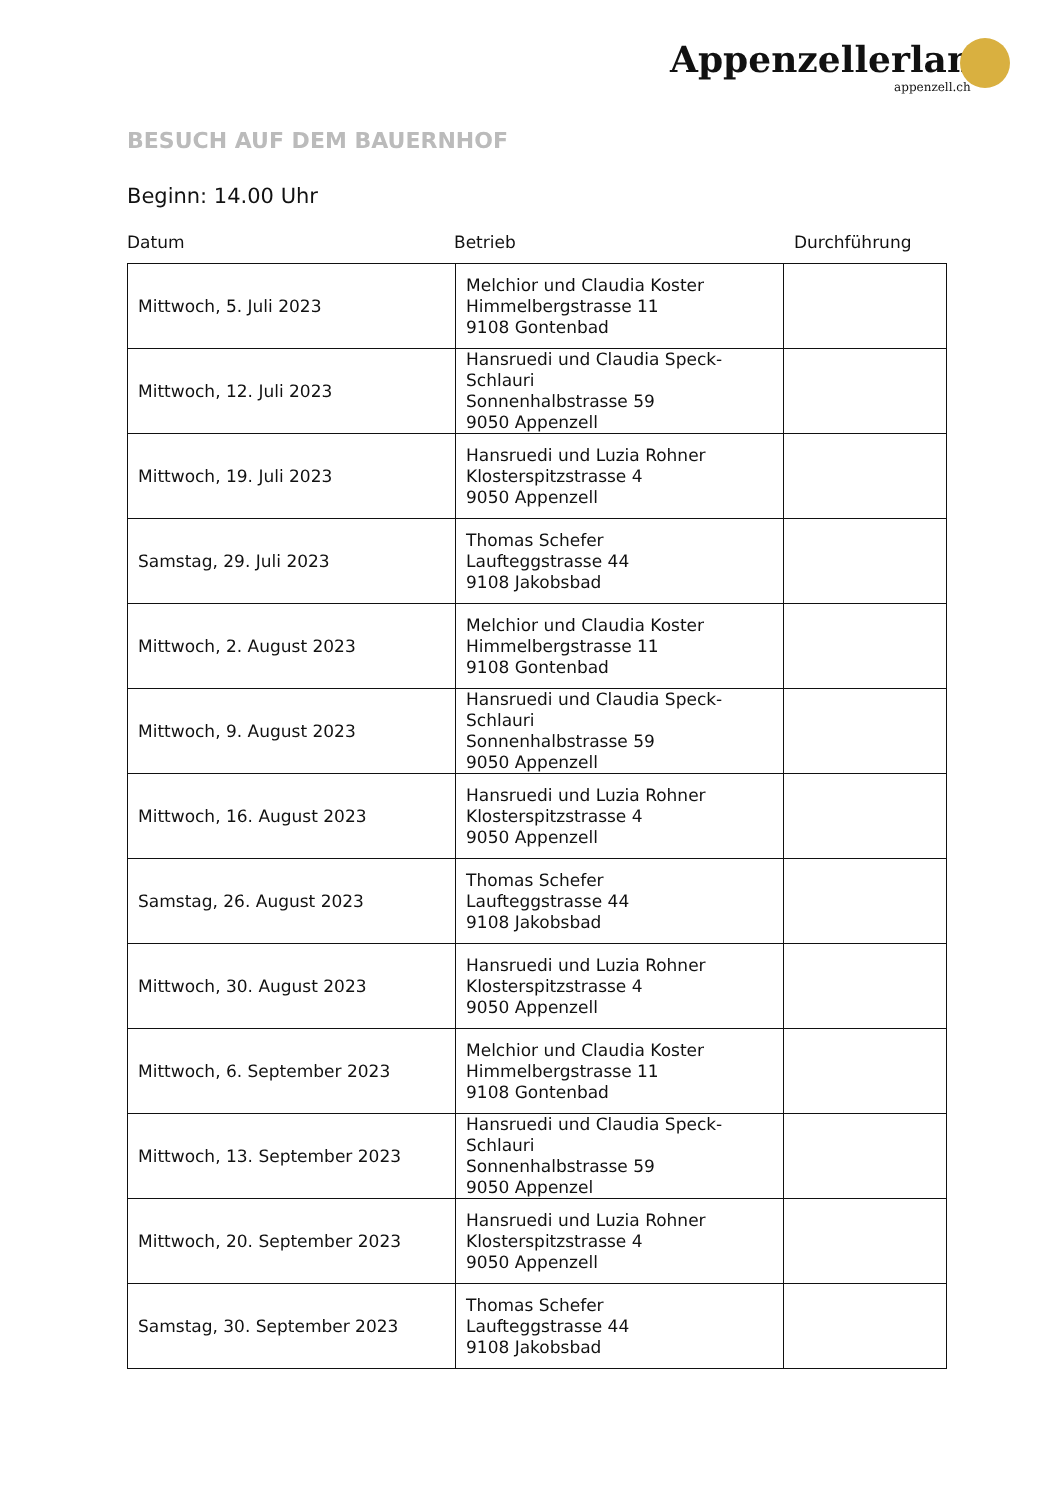Appenzellerland.
appenzell.ch
BESUCH AUF DEM BAUERNHOF
Beginn: 14.00 Uhr
Datum Betrieb Durchführung
| Mittwoch, 5. Juli 2023 | Melchior und Claudia Koster Himmelbergstrasse 11 9108 Gontenbad | |
| Mittwoch, 12. Juli 2023 | Hansruedi und Claudia Speck-Schlauri Sonnenhalbstrasse 59 9050 Appenzell | |
| Mittwoch, 19. Juli 2023 | Hansruedi und Luzia Rohner Klosterspitzstrasse 4 9050 Appenzell | |
| Samstag, 29. Juli 2023 | Thomas Schefer Laufteggstrasse 44 9108 Jakobsbad | |
| Mittwoch, 2. August 2023 | Melchior und Claudia Koster Himmelbergstrasse 11 9108 Gontenbad | |
| Mittwoch, 9. August 2023 | Hansruedi und Claudia Speck-Schlauri Sonnenhalbstrasse 59 9050 Appenzell | |
| Mittwoch, 16. August 2023 | Hansruedi und Luzia Rohner Klosterspitzstrasse 4 9050 Appenzell | |
| Samstag, 26. August 2023 | Thomas Schefer Laufteggstrasse 44 9108 Jakobsbad | |
| Mittwoch, 30. August 2023 | Hansruedi und Luzia Rohner Klosterspitzstrasse 4 9050 Appenzell | |
| Mittwoch, 6. September 2023 | Melchior und Claudia Koster Himmelbergstrasse 11 9108 Gontenbad | |
| Mittwoch, 13. September 2023 | Hansruedi und Claudia Speck-Schlauri Sonnenhalbstrasse 59 9050 Appenzel | |
| Mittwoch, 20. September 2023 | Hansruedi und Luzia Rohner Klosterspitzstrasse 4 9050 Appenzell | |
| Samstag, 30. September 2023 | Thomas Schefer Laufteggstrasse 44 9108 Jakobsbad | |